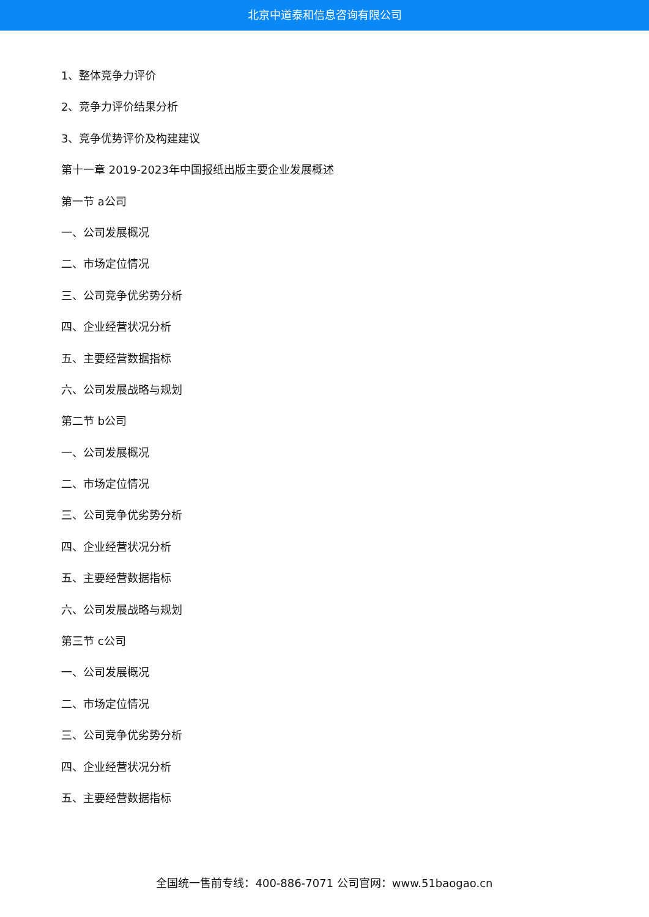北京中道泰和信息咨询有限公司
1、整体竞争力评价
2、竞争力评价结果分析
3、竞争优势评价及构建建议
第十一章 2019-2023年中国报纸出版主要企业发展概述
第一节 a公司
一、公司发展概况
二、市场定位情况
三、公司竞争优劣势分析
四、企业经营状况分析
五、主要经营数据指标
六、公司发展战略与规划
第二节 b公司
一、公司发展概况
二、市场定位情况
三、公司竞争优劣势分析
四、企业经营状况分析
五、主要经营数据指标
六、公司发展战略与规划
第三节 c公司
一、公司发展概况
二、市场定位情况
三、公司竞争优劣势分析
四、企业经营状况分析
五、主要经营数据指标
全国统一售前专线：400-886-7071 公司官网：www.51baogao.cn